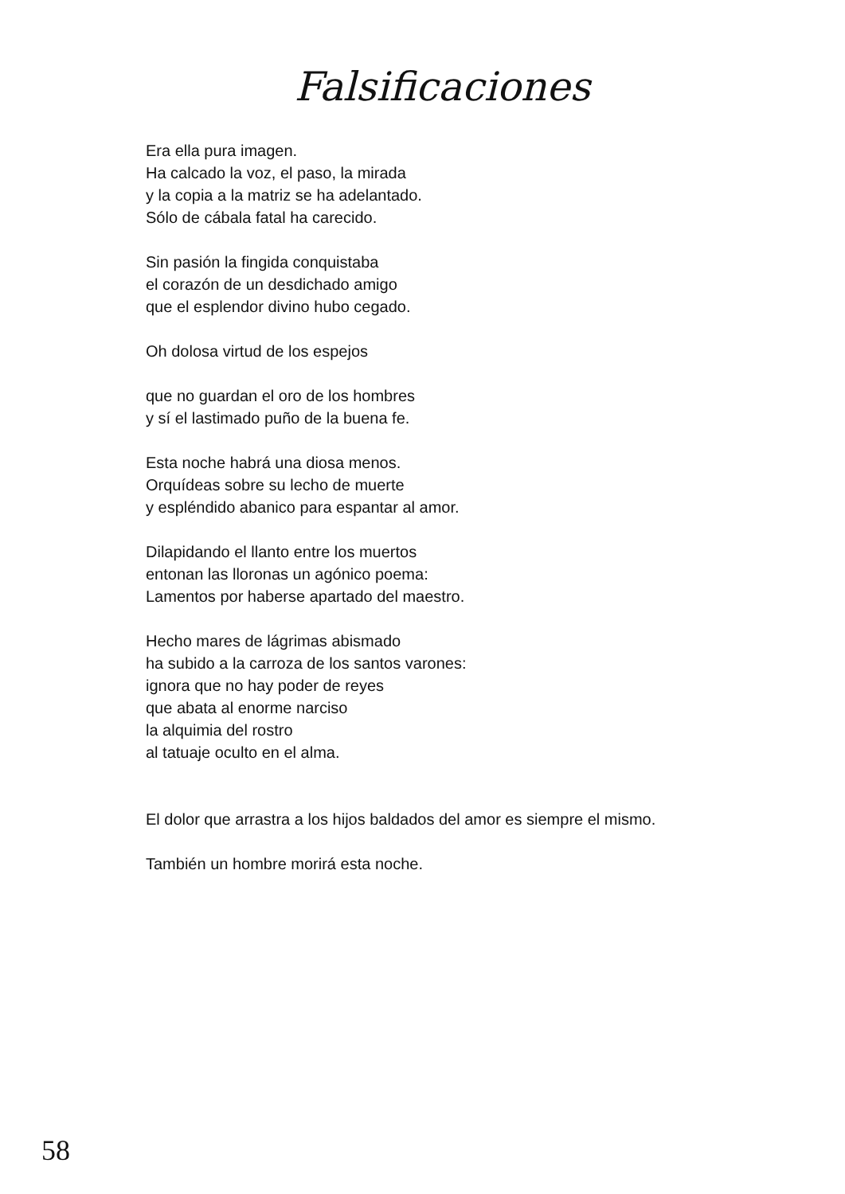Falsificaciones
Era ella pura imagen.
Ha calcado la voz, el paso, la mirada
y la copia a la matriz se ha adelantado.
Sólo de cábala fatal ha carecido.
Sin pasión la fingida conquistaba
el corazón de un desdichado amigo
que el esplendor divino hubo cegado.
Oh dolosa virtud de los espejos
que no guardan el oro de los hombres
y sí el lastimado puño de la buena fe.
Esta noche habrá una diosa menos.
Orquídeas sobre su lecho de muerte
y espléndido abanico para espantar al amor.
Dilapidando el llanto entre los muertos
entonan las lloronas un agónico poema:
Lamentos por haberse apartado del maestro.
Hecho mares de lágrimas abismado
ha subido a la carroza de los santos varones:
ignora que no hay poder de reyes
que abata al enorme narciso
la alquimia del rostro
al tatuaje oculto en el alma.
El dolor que arrastra a los hijos baldados del amor es siempre el mismo.
También un hombre morirá esta noche.
58